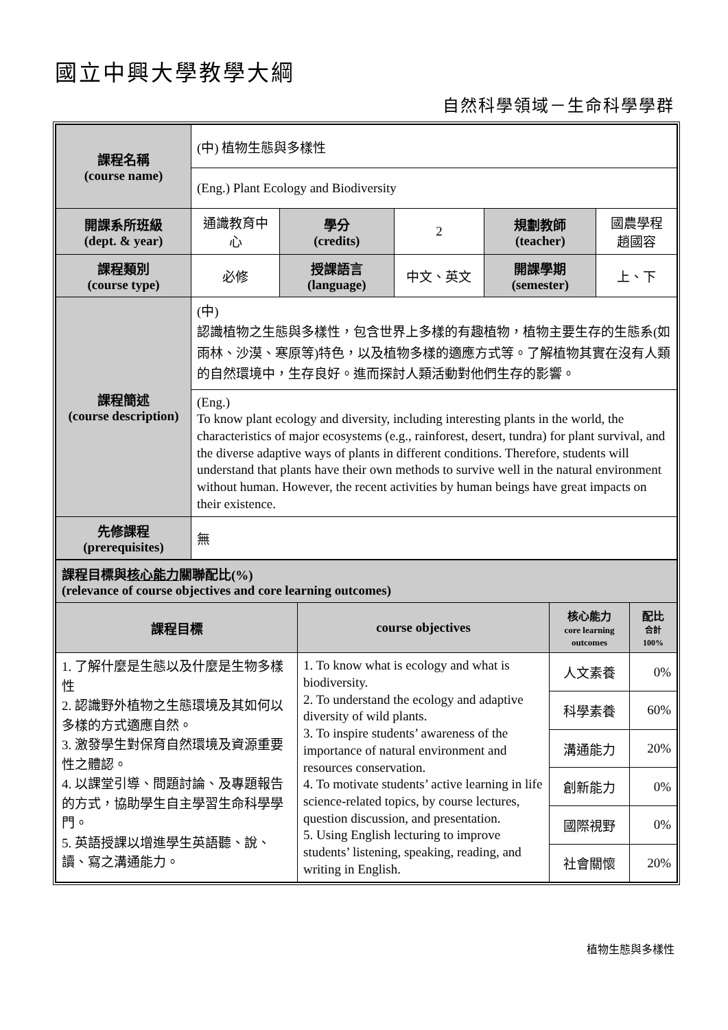國立中興大學教學大綱
自然科學領域－生命科學學群
| 課程名稱 (course name) | (中) 植物生態與多樣性 | | | | |
| | (Eng.) Plant Ecology and Biodiversity | | | | |
| 開課系所班級 (dept. & year) | 通識教育中心 | 學分 (credits) | 2 | 規劃教師 (teacher) | 國農學程 趙國容 |
| 課程類別 (course type) | 必修 | 授課語言 (language) | 中文、英文 | 開課學期 (semester) | 上、下 |
| 課程簡述 (course description) | (中) 認識植物之生態與多樣性，包含世界上多樣的有趣植物，植物主要生存的生態系(如雨林、沙漠、寒原等)特色，以及植物多樣的適應方式等。了解植物其實在沒有人類的自然環境中，生存良好。進而探討人類活動對他們生存的影響。 | | | | |
| | (Eng.) To know plant ecology and diversity, including interesting plants in the world, the characteristics of major ecosystems (e.g., rainforest, desert, tundra) for plant survival, and the diverse adaptive ways of plants in different conditions. Therefore, students will understand that plants have their own methods to survive well in the natural environment without human. However, the recent activities by human beings have great impacts on their existence. | | | | |
| 先修課程 (prerequisites) | 無 | | | | |
| 課程目標與 核心能力 關聯配比(%) (relevance of course objectives and core learning outcomes) | | | |
| 課程目標 | course objectives | 核心能力 core learning outcomes | 配比 合計 100% |
| 1. 了解什麼是生態以及什麼是生物多樣性 2. 認識野外植物之生態環境及其如何以多樣的方式適應自然。 3. 激發學生對保育自然環境及資源重要性之體認。 4. 以課堂引導、問題討論、及專題報告的方式，協助學生自主學習生命科學學門。 5. 英語授課以增進學生英語聽、說、讀、寫之溝通能力。 | 1. To know what is ecology and what is biodiversity. 2. To understand the ecology and adaptive diversity of wild plants. 3. To inspire students’ awareness of the importance of natural environment and resources conservation. 4. To motivate students’ active learning in life science-related topics, by course lectures, question discussion, and presentation. 5. Using English lecturing to improve students’ listening, speaking, reading, and writing in English. | 人文素養 | 0% |
| | | 科學素養 | 60% |
| | | 溝通能力 | 20% |
| | | 創新能力 | 0% |
| | | 國際視野 | 0% |
| | | 社會關懷 | 20% |
植物生態與多樣性